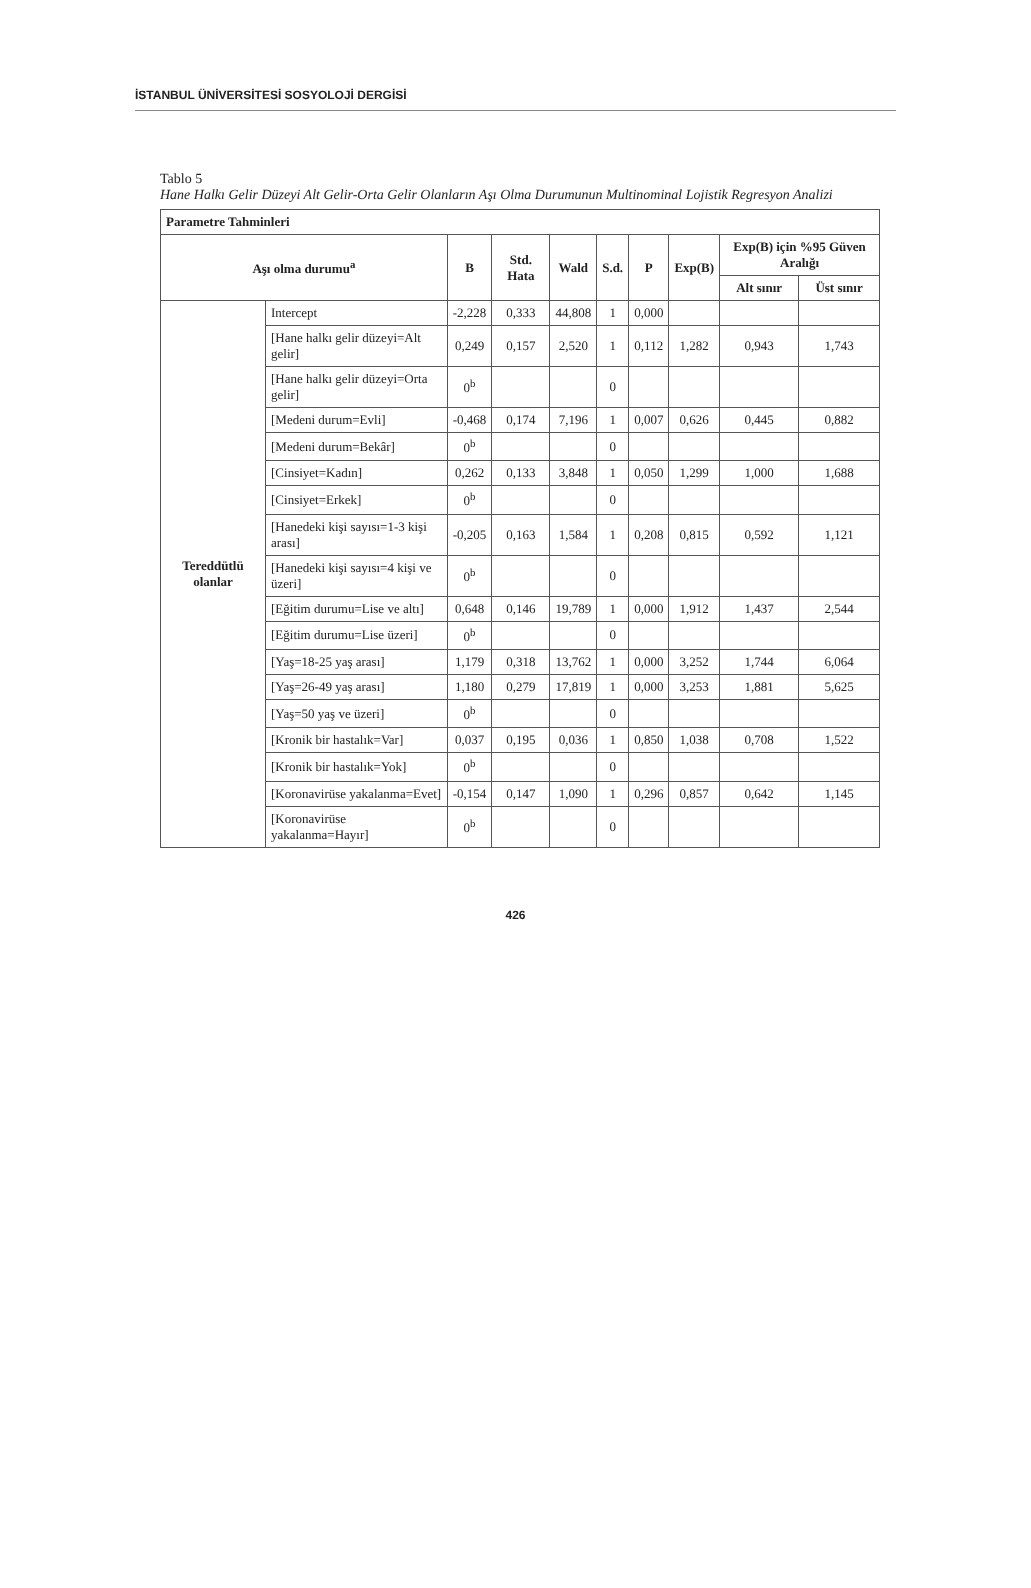İSTANBUL ÜNİVERSİTESİ SOSYOLOJİ DERGİSİ
Tablo 5
Hane Halkı Gelir Düzeyi Alt Gelir-Orta Gelir Olanların Aşı Olma Durumunun Multinominal Lojistik Regresyon Analizi
| Parametre Tahminleri | | | | | | | | | |
| --- | --- | --- | --- | --- | --- | --- | --- | --- | --- |
| Aşı olma durumu<sup>a</sup> | | B | Std. Hata | Wald | S.d. | P | Exp(B) | Exp(B) için %95 Güven Aralığı | |
| | | | | | | | | Alt sınır | Üst sınır |
| Tereddütlü olanlar | Intercept | -2,228 | 0,333 | 44,808 | 1 | 0,000 | | | |
| | [Hane halkı gelir düzeyi=Alt gelir] | 0,249 | 0,157 | 2,520 | 1 | 0,112 | 1,282 | 0,943 | 1,743 |
| | [Hane halkı gelir düzeyi=Orta gelir] | 0<sup>b</sup> | | | 0 | | | | |
| | [Medeni durum=Evli] | -0,468 | 0,174 | 7,196 | 1 | 0,007 | 0,626 | 0,445 | 0,882 |
| | [Medeni durum=Bekâr] | 0<sup>b</sup> | | | 0 | | | | |
| | [Cinsiyet=Kadın] | 0,262 | 0,133 | 3,848 | 1 | 0,050 | 1,299 | 1,000 | 1,688 |
| | [Cinsiyet=Erkek] | 0<sup>b</sup> | | | 0 | | | | |
| | [Hanedeki kişi sayısı=1-3 kişi arası] | -0,205 | 0,163 | 1,584 | 1 | 0,208 | 0,815 | 0,592 | 1,121 |
| | [Hanedeki kişi sayısı=4 kişi ve üzeri] | 0<sup>b</sup> | | | 0 | | | | |
| | [Eğitim durumu=Lise ve altı] | 0,648 | 0,146 | 19,789 | 1 | 0,000 | 1,912 | 1,437 | 2,544 |
| | [Eğitim durumu=Lise üzeri] | 0<sup>b</sup> | | | 0 | | | | |
| | [Yaş=18-25 yaş arası] | 1,179 | 0,318 | 13,762 | 1 | 0,000 | 3,252 | 1,744 | 6,064 |
| | [Yaş=26-49 yaş arası] | 1,180 | 0,279 | 17,819 | 1 | 0,000 | 3,253 | 1,881 | 5,625 |
| | [Yaş=50 yaş ve üzeri] | 0<sup>b</sup> | | | 0 | | | | |
| | [Kronik bir hastalık=Var] | 0,037 | 0,195 | 0,036 | 1 | 0,850 | 1,038 | 0,708 | 1,522 |
| | [Kronik bir hastalık=Yok] | 0<sup>b</sup> | | | 0 | | | | |
| | [Koronavirüse yakalanma=Evet] | -0,154 | 0,147 | 1,090 | 1 | 0,296 | 0,857 | 0,642 | 1,145 |
| | [Koronavirüse yakalanma=Hayır] | 0<sup>b</sup> | | | 0 | | | | |
426